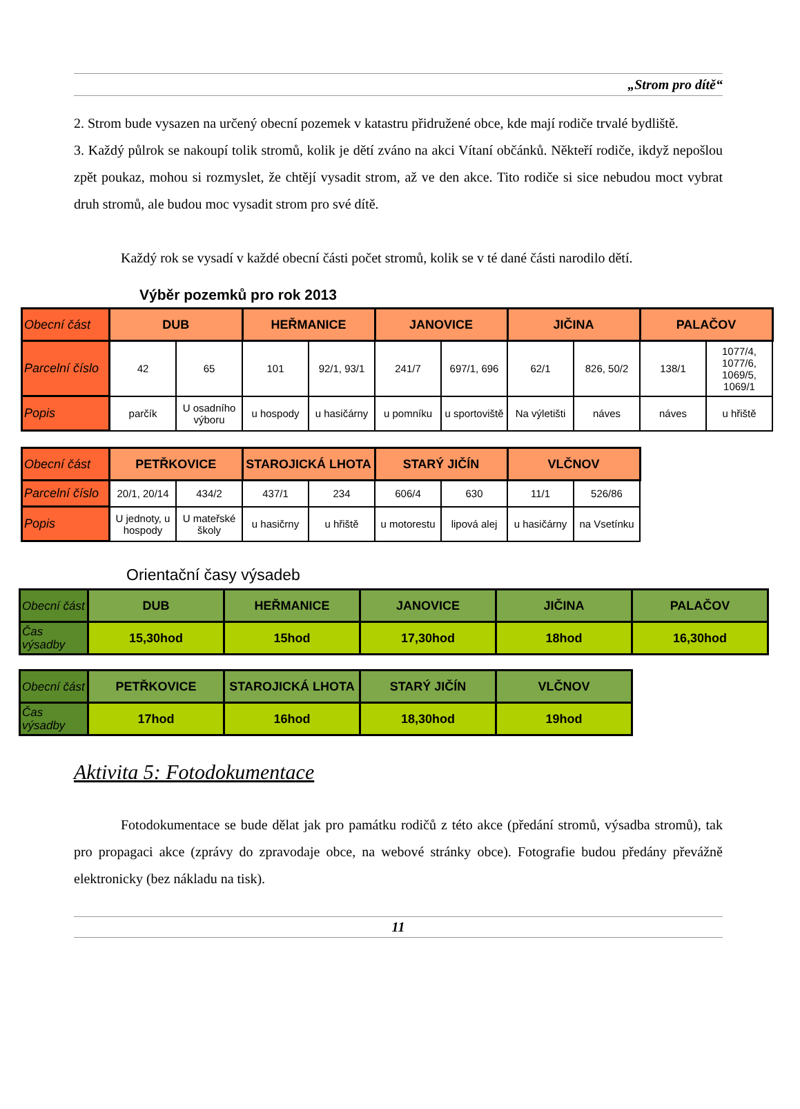„Strom pro dítě“
2. Strom bude vysazen na určený obecní pozemek v katastru přidružené obce, kde mají rodiče trvalé bydliště.
3. Každý půlrok se nakoupí tolik stromů, kolik je dětí zváno na akci Vítaní občánků. Někteří rodiče, ikdyž nepošlou zpět poukaz, mohou si rozmyslet, že chtějí vysadit strom, až ve den akce. Tito rodiče si sice nebudou moct vybrat druh stromů, ale budou moc vysadit strom pro své dítě.
Každý rok se vysadí v každé obecní části počet stromů, kolik se v té dané části narodilo dětí.
Výběr pozemků pro rok 2013
| Obecní část | DUB | | HEŘMANICE | | JANOVICE | | JIČINA | | PALAČOV | |
| Parcelní číslo | 42 | 65 | 101 | 92/1, 93/1 | 241/7 | 697/1, 696 | 62/1 | 826, 50/2 | 138/1 | 1077/4, 1077/6, 1069/5, 1069/1 |
| Popis | parčík | U osadního výboru | u hospody | u hasičárny | u pomníku | u sportoviště | Na výletišti | náves | náves | u hřiště |
| Obecní část | PETŘKOVICE | | STAROJICKÁ LHOTA | | STARÝ JIČÍN | | VLČNOV | |
| Parcelní číslo | 20/1, 20/14 | 434/2 | 437/1 | 234 | 606/4 | 630 | 11/1 | 526/86 |
| Popis | U jednoty, u hospody | U mateřské školy | u hasičrny | u hřiště | u motorestu | lipová alej | u hasičárny | na Vsetínku |
Orientační časy výsadeb
| Obecní část | DUB | HEŘMANICE | JANOVICE | JIČINA | PALAČOV |
| Čas výsadby | 15,30hod | 15hod | 17,30hod | 18hod | 16,30hod |
| Obecní část | PETŘKOVICE | STAROJICKÁ LHOTA | STARÝ JIČÍN | VLČNOV |
| Čas výsadby | 17hod | 16hod | 18,30hod | 19hod |
Aktivita 5: Fotodokumentace
Fotodokumentace se bude dělat jak pro památku rodičů z této akce (předání stromů, výsadba stromů), tak pro propagaci akce (zprávy do zpravodaje obce, na webové stránky obce). Fotografie budou předány převážně elektronicky (bez nákladu na tisk).
11